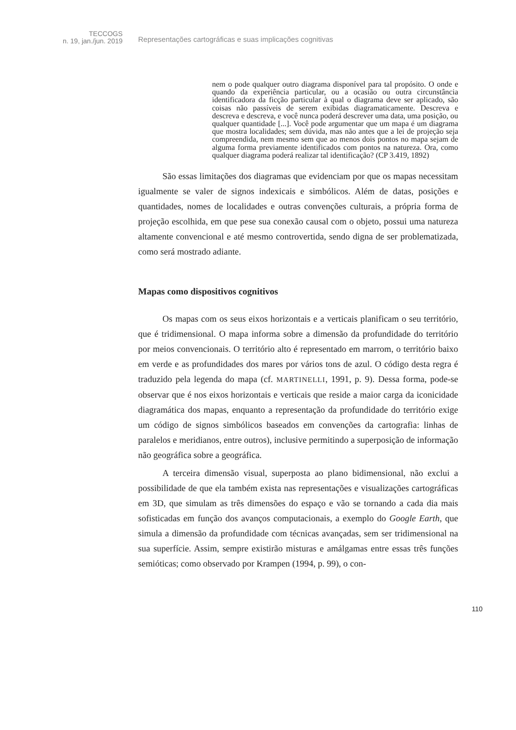TECCOGS
n. 19, jan./jun. 2019
Representações cartográficas e suas implicações cognitivas
nem o pode qualquer outro diagrama disponível para tal propósito. O onde e quando da experiência particular, ou a ocasião ou outra circunstância identificadora da ficção particular à qual o diagrama deve ser aplicado, são coisas não passíveis de serem exibidas diagramaticamente. Descreva e descreva e descreva, e você nunca poderá descrever uma data, uma posição, ou qualquer quantidade [...]. Você pode argumentar que um mapa é um diagrama que mostra localidades; sem dúvida, mas não antes que a lei de projeção seja compreendida, nem mesmo sem que ao menos dois pontos no mapa sejam de alguma forma previamente identificados com pontos na natureza. Ora, como qualquer diagrama poderá realizar tal identificação? (CP 3.419, 1892)
São essas limitações dos diagramas que evidenciam por que os mapas necessitam igualmente se valer de signos indexicais e simbólicos. Além de datas, posições e quantidades, nomes de localidades e outras convenções culturais, a própria forma de projeção escolhida, em que pese sua conexão causal com o objeto, possui uma natureza altamente convencional e até mesmo controvertida, sendo digna de ser problematizada, como será mostrado adiante.
Mapas como dispositivos cognitivos
Os mapas com os seus eixos horizontais e a verticais planificam o seu território, que é tridimensional. O mapa informa sobre a dimensão da profundidade do território por meios convencionais. O território alto é representado em marrom, o território baixo em verde e as profundidades dos mares por vários tons de azul. O código desta regra é traduzido pela legenda do mapa (cf. MARTINELLI, 1991, p. 9). Dessa forma, pode-se observar que é nos eixos horizontais e verticais que reside a maior carga da iconicidade diagramática dos mapas, enquanto a representação da profundidade do território exige um código de signos simbólicos baseados em convenções da cartografia: linhas de paralelos e meridianos, entre outros), inclusive permitindo a superposição de informação não geográfica sobre a geográfica.
A terceira dimensão visual, superposta ao plano bidimensional, não exclui a possibilidade de que ela também exista nas representações e visualizações cartográficas em 3D, que simulam as três dimensões do espaço e vão se tornando a cada dia mais sofisticadas em função dos avanços computacionais, a exemplo do Google Earth, que simula a dimensão da profundidade com técnicas avançadas, sem ser tridimensional na sua superfície. Assim, sempre existirão misturas e amálgamas entre essas três funções semióticas; como observado por Krampen (1994, p. 99), o con-
110